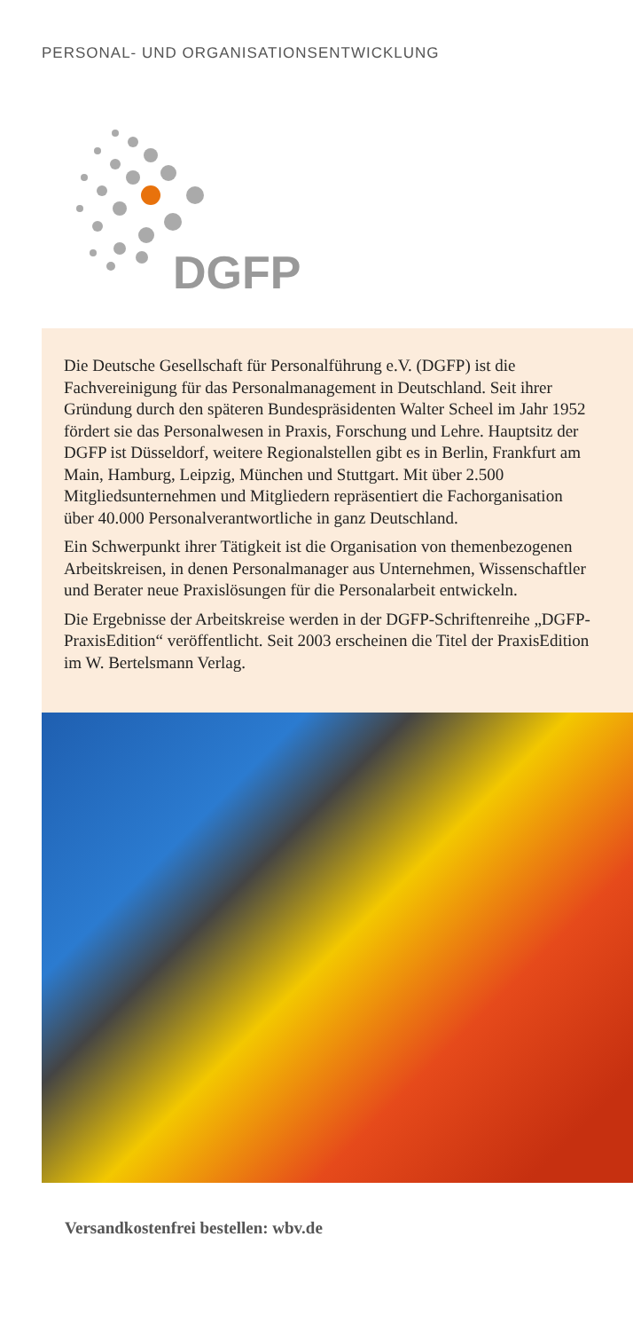PERSONAL- UND ORGANISATIONSENTWICKLUNG
DGFP
Die Deutsche Gesellschaft für Personalführung e.V. (DGFP) ist die Fachvereinigung für das Personalmanagement in Deutschland. Seit ihrer Gründung durch den späteren Bundespräsidenten Walter Scheel im Jahr 1952 fördert sie das Personalwesen in Praxis, Forschung und Lehre. Hauptsitz der DGFP ist Düsseldorf, weitere Regionalstellen gibt es in Berlin, Frankfurt am Main, Hamburg, Leipzig, München und Stuttgart. Mit über 2.500 Mitgliedsunternehmen und Mitgliedern repräsentiert die Fachorganisation über 40.000 Personalverantwortliche in ganz Deutschland.
Ein Schwerpunkt ihrer Tätigkeit ist die Organisation von themenbezogenen Arbeitskreisen, in denen Personalmanager aus Unternehmen, Wissenschaftler und Berater neue Praxislösungen für die Personalarbeit entwickeln.
Die Ergebnisse der Arbeitskreise werden in der DGFP-Schriftenreihe „DGFP-PraxisEdition“ veröffentlicht. Seit 2003 erscheinen die Titel der PraxisEdition im W. Bertelsmann Verlag.
Versandkostenfrei bestellen: wbv.de